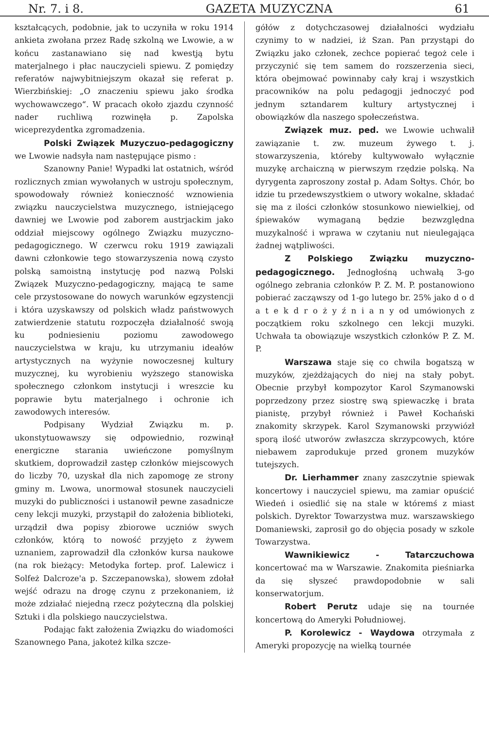Nr. 7. i 8. GAZETA MUZYCZNA 61
kształcących, podobnie, jak to uczyniła w roku 1914 ankieta zwołana przez Radę szkolną we Lwowie, a w końcu zastanawiano się nad kwestją bytu materjalnego i płac nauczycieli spiewu. Z pomiędzy referatów najwybitniejszym okazał się referat p. Wierzbińskiej: „O znaczeniu spiewu jako środka wychowawczego“. W pracach około zjazdu czynność nader ruchliwą rozwinęła p. Zapolska wiceprezydentka zgromadzenia.
Polski Związek Muzyczuo-pedagogiczny we Lwowie nadsyła nam następujące pismo :
Szanowny Panie! Wypadki lat ostatnich, wśród rozlicznych zmian wywołanych w ustroju społecznym, spowodowały również konieczność wznowienia związku nauczycielstwa muzycznego, istniejącego dawniej we Lwowie pod zaborem austrjackim jako oddział miejscowy ogólnego Związku muzyczno-pedagogicznego. W czerwcu roku 1919 zawiązali dawni członkowie tego stowarzyszenia nową czysto polską samoistną instytucję pod nazwą Polski Związek Muzyczno-pedagogiczny, mającą te same cele przystosowane do nowych warunków egzystencji i która uzyskawszy od polskich władz państwowych zatwierdzenie statutu rozpoczęła działalność swoją ku podniesieniu poziomu zawodowego nauczycielstwa w kraju, ku utrzymaniu ideałów artystycznych na wyżynie nowoczesnej kultury muzycznej, ku wyrobieniu wyższego stanowiska społecznego członkom instytucji i wreszcie ku poprawie bytu materjalnego i ochronie ich zawodowych interesów.
Podpisany Wydział Związku m. p. ukonstytuowawszy się odpowiednio, rozwinął energiczne starania uwieńczone pomyślnym skutkiem, doprowadził zastęp członków miejscowych do liczby 70, uzyskał dla nich zapomogę ze strony gminy m. Lwowa, unormował stosunek nauczycieli muzyki do publiczności i ustanowił pewne zasadnicze ceny lekcji muzyki, przystąpił do założenia biblioteki, urządził dwa popisy zbiorowe uczniów swych członków, którą to nowość przyjęto z żywem uznaniem, zaprowadził dla członków kursa naukowe (na rok bieżący: Metodyka fortep. prof. Lalewicz i Solfeż Dalcroze'a p. Szczepanowska), słowem zdołał wejść odrazu na drogę czynu z przekonaniem, iż może zdziałać niejedną rzecz pożyteczną dla polskiej Sztuki i dla polskiego nauczycielstwa.
Podając fakt założenia Związku do wiadomości Szanownego Pana, jakoteż kilka szcze-
gółów z dotychczasowej działalności wydziału czynimy to w nadziei, iż Szan. Pan przystąpi do Związku jako członek, zechce popierać tegoż cele i przyczynić się tem samem do rozszerzenia sieci, która obejmować powinnaby cały kraj i wszystkich pracowników na polu pedagogji jednoczyć pod jednym sztandarem kultury artystycznej i obowiązków dla naszego społeczeństwa.
Związek muz. ped. we Lwowie uchwalił zawiązanie t. zw. muzeum żywego t. j. stowarzyszenia, któreby kultywowało wyłącznie muzykę archaiczną w pierwszym rzędzie polską. Na dyrygenta zaproszony został p. Adam Sołtys. Chór, bo idzie tu przedewszystkiem o utwory wokalne, składać się ma z ilości członków stosunkowo niewielkiej, od śpiewaków wymaganą będzie bezwzględna muzykalność i wprawa w czytaniu nut nieulegająca żadnej wątpliwości.
Z Polskiego Związku muzyczno-pedagogicznego. Jednogłośną uchwałą 3-go ogólnego zebrania członków P. Z. M. P. postanowiono pobierać zacząwszy od 1-go lutego br. 25% jako d o d a t e k d r o ż y ź n i a n y od umówionych z początkiem roku szkolnego cen lekcji muzyki. Uchwała ta obowiązuje wszystkich członków P. Z. M. P.
Warszawa staje się co chwila bogatszą w muzyków, zjeżdżających do niej na stały pobyt. Obecnie przybył kompozytor Karol Szymanowski poprzedzony przez siostrę swą spiewaczkę i brata pianistę, przybył również i Paweł Kochański znakomity skrzypek. Karol Szymanowski przywiózł sporą ilość utworów zwłaszcza skrzypcowych, które niebawem zaprodukuje przed gronem muzyków tutejszych.
Dr. Lierhammer znany zaszczytnie spiewak koncertowy i nauczyciel spiewu, ma zamiar opuścić Wiedeń i osiedlić się na stale w któremś z miast polskich. Dyrektor Towarzystwa muz. warszawskiego Domaniewski, zaprosił go do objęcia posady w szkole Towarzystwa.
Wawnikiewicz - Tatarczuchowa koncertować ma w Warszawie. Znakomita pieśniarka da się słyszeć prawdopodobnie w sali konserwatorjum.
Robert Perutz udaje się na tournée koncertową do Ameryki Południowej.
P. Korolewicz - Waydowa otrzymała z Ameryki propozycję na wielką tournée